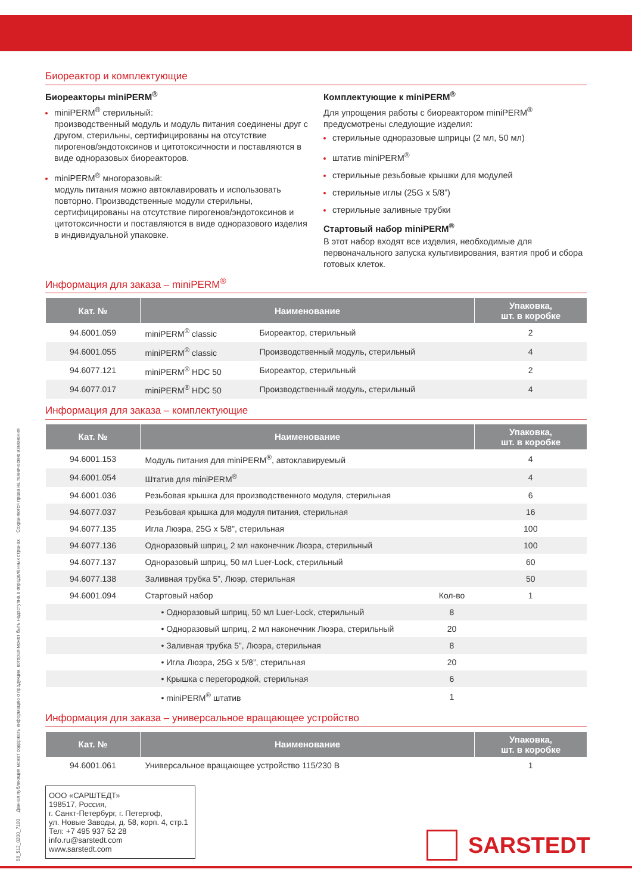Биореактор и комплектующие
Биореакторы miniPERM<sup>®</sup>
miniPERM<sup>®</sup> стерильный:
производственный модуль и модуль питания соединены друг с другом, стерильны, сертифицированы на отсутствие пирогенов/эндотоксинов и цитотоксичности и поставляются в виде одноразовых биореакторов.
miniPERM<sup>®</sup> многоразовый:
модуль питания можно автоклавировать и использовать повторно. Производственные модули стерильны, сертифицированы на отсутствие пирогенов/эндотоксинов и цитотоксичности и поставляются в виде одноразового изделия в индивидуальной упаковке.
Комплектующие к miniPERM<sup>®</sup>
Для упрощения работы с биореактором miniPERM<sup>®</sup> предусмотрены следующие изделия:
стерильные одноразовые шприцы (2 мл, 50 мл)
штатив miniPERM<sup>®</sup>
стерильные резьбовые крышки для модулей
стерильные иглы (25G x 5/8”)
стерильные заливные трубки
Стартовый набор miniPERM<sup>®</sup>
В этот набор входят все изделия, необходимые для первоначального запуска культивирования, взятия проб и сбора готовых клеток.
Информация для заказа – miniPERM<sup>®</sup>
| Кат. № | Наименование | | Упаковка, шт. в коробке |
| --- | --- | --- | --- |
| 94.6001.059 | miniPERM<sup>®</sup> classic | Биореактор, стерильный | 2 |
| 94.6001.055 | miniPERM<sup>®</sup> classic | Производственный модуль, стерильный | 4 |
| 94.6077.121 | miniPERM<sup>®</sup> HDC 50 | Биореактор, стерильный | 2 |
| 94.6077.017 | miniPERM<sup>®</sup> HDC 50 | Производственный модуль, стерильный | 4 |
Информация для заказа – комплектующие
| Кат. № | Наименование | | Упаковка, шт. в коробке |
| --- | --- | --- | --- |
| 94.6001.153 | Модуль питания для miniPERM<sup>®</sup>, автоклавируемый | | 4 |
| 94.6001.054 | Штатив для miniPERM<sup>®</sup> | | 4 |
| 94.6001.036 | Резьбовая крышка для производственного модуля, стерильная | | 6 |
| 94.6077.037 | Резьбовая крышка для модуля питания, стерильная | | 16 |
| 94.6077.135 | Игла Люэра, 25G x 5/8", стерильная | | 100 |
| 94.6077.136 | Одноразовый шприц, 2 мл наконечник Люэра, стерильный | | 100 |
| 94.6077.137 | Одноразовый шприц, 50 мл Luer-Lock, стерильный | | 60 |
| 94.6077.138 | Заливная трубка 5”, Люэр, стерильная | | 50 |
| 94.6001.094 | Стартовый набор | Кол-во | 1 |
| | • Одноразовый шприц, 50 мл Luer-Lock, стерильный | 8 | |
| | • Одноразовый шприц, 2 мл наконечник Люэра, стерильный | 20 | |
| | • Заливная трубка 5”, Люэра, стерильная | 8 | |
| | • Игла Люэра, 25G x 5/8”, стерильная | 20 | |
| | • Крышка с перегородкой, стерильная | 6 | |
| | • miniPERM<sup>®</sup> штатив | 1 | |
Информация для заказа – универсальное вращающее устройство
| Кат. № | Наименование | Упаковка, шт. в коробке |
| --- | --- | --- |
| 94.6001.061 | Универсальное вращающее устройство 115/230 В | 1 |
58_512_0200_7100 Данная публикация может содержать информацию о продукции, которая может быть недоступна в определённых странах Сохраняются права на технические изменения
ООО «САРШТЕДТ»
198517, Россия,
г. Санкт-Петербург, г. Петергоф,
ул. Новые Заводы, д. 58, корп. 4, стр.1
Тел: +7 495 937 52 28
info.ru@sarstedt.com
www.sarstedt.com
SARSTEDT